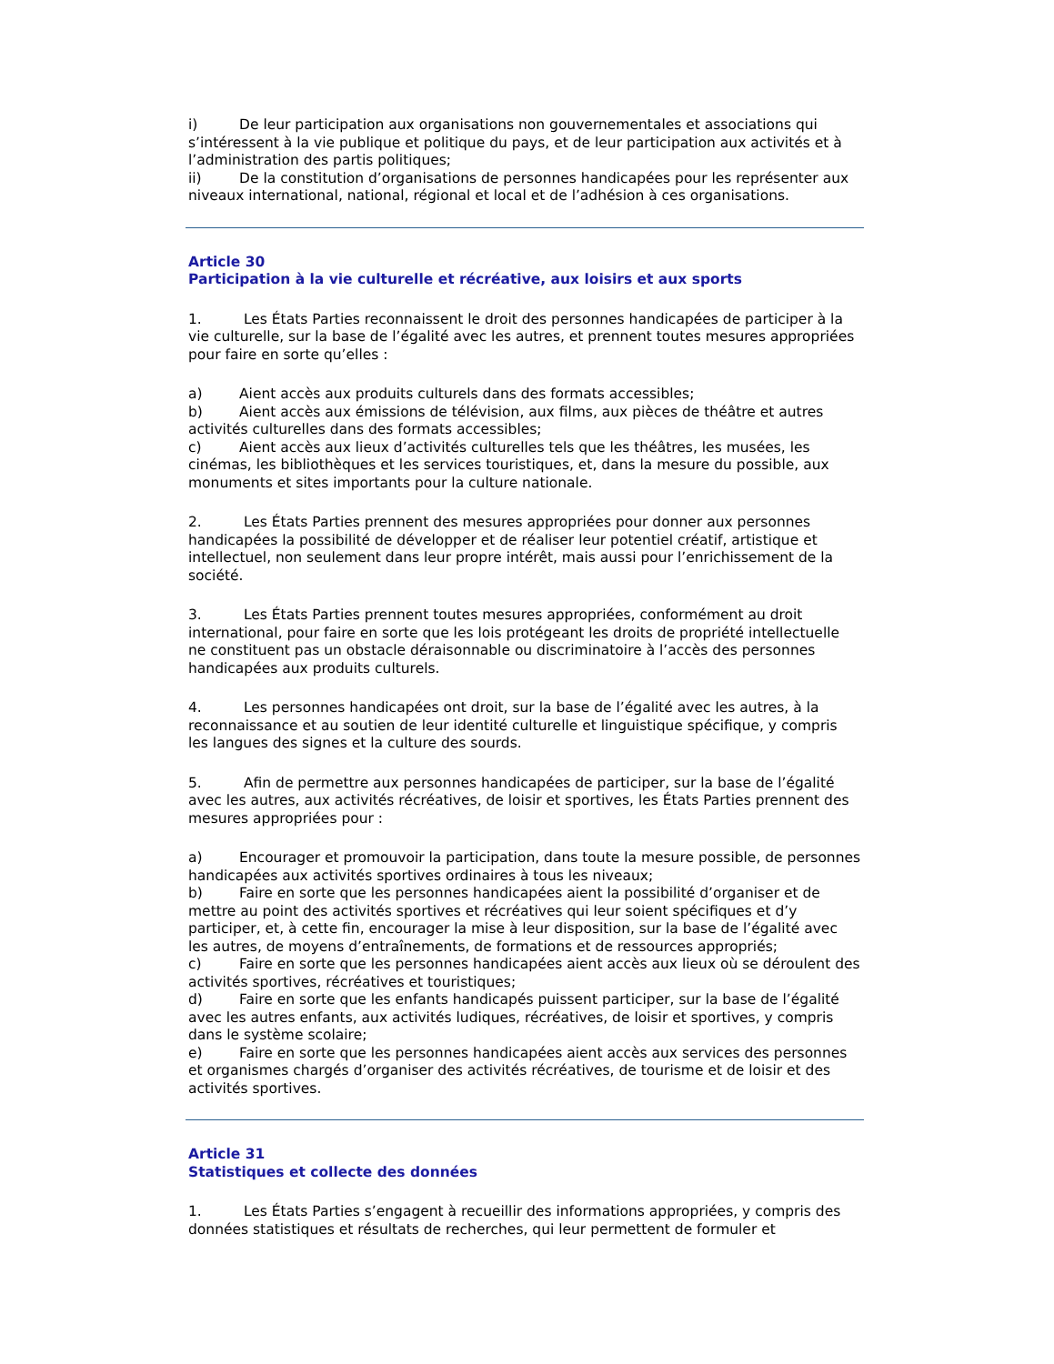i) De leur participation aux organisations non gouvernementales et associations qui s’intéressent à la vie publique et politique du pays, et de leur participation aux activités et à l’administration des partis politiques;
ii) De la constitution d’organisations de personnes handicapées pour les représenter aux niveaux international, national, régional et local et de l’adhésion à ces organisations.
Article 30
Participation à la vie culturelle et récréative, aux loisirs et aux sports
1. Les États Parties reconnaissent le droit des personnes handicapées de participer à la vie culturelle, sur la base de l’égalité avec les autres, et prennent toutes mesures appropriées pour faire en sorte qu’elles :
a) Aient accès aux produits culturels dans des formats accessibles;
b) Aient accès aux émissions de télévision, aux films, aux pièces de théâtre et autres activités culturelles dans des formats accessibles;
c) Aient accès aux lieux d’activités culturelles tels que les théâtres, les musées, les cinémas, les bibliothèques et les services touristiques, et, dans la mesure du possible, aux monuments et sites importants pour la culture nationale.
2. Les États Parties prennent des mesures appropriées pour donner aux personnes handicapées la possibilité de développer et de réaliser leur potentiel créatif, artistique et intellectuel, non seulement dans leur propre intérêt, mais aussi pour l’enrichissement de la société.
3. Les États Parties prennent toutes mesures appropriées, conformément au droit international, pour faire en sorte que les lois protégeant les droits de propriété intellectuelle ne constituent pas un obstacle déraisonnable ou discriminatoire à l’accès des personnes handicapées aux produits culturels.
4. Les personnes handicapées ont droit, sur la base de l’égalité avec les autres, à la reconnaissance et au soutien de leur identité culturelle et linguistique spécifique, y compris les langues des signes et la culture des sourds.
5. Afin de permettre aux personnes handicapées de participer, sur la base de l’égalité avec les autres, aux activités récréatives, de loisir et sportives, les États Parties prennent des mesures appropriées pour :
a) Encourager et promouvoir la participation, dans toute la mesure possible, de personnes handicapées aux activités sportives ordinaires à tous les niveaux;
b) Faire en sorte que les personnes handicapées aient la possibilité d’organiser et de mettre au point des activités sportives et récréatives qui leur soient spécifiques et d’y participer, et, à cette fin, encourager la mise à leur disposition, sur la base de l’égalité avec les autres, de moyens d’entraînements, de formations et de ressources appropriés;
c) Faire en sorte que les personnes handicapées aient accès aux lieux où se déroulent des activités sportives, récréatives et touristiques;
d) Faire en sorte que les enfants handicapés puissent participer, sur la base de l’égalité avec les autres enfants, aux activités ludiques, récréatives, de loisir et sportives, y compris dans le système scolaire;
e) Faire en sorte que les personnes handicapées aient accès aux services des personnes et organismes chargés d’organiser des activités récréatives, de tourisme et de loisir et des activités sportives.
Article 31
Statistiques et collecte des données
1. Les États Parties s’engagent à recueillir des informations appropriées, y compris des données statistiques et résultats de recherches, qui leur permettent de formuler et